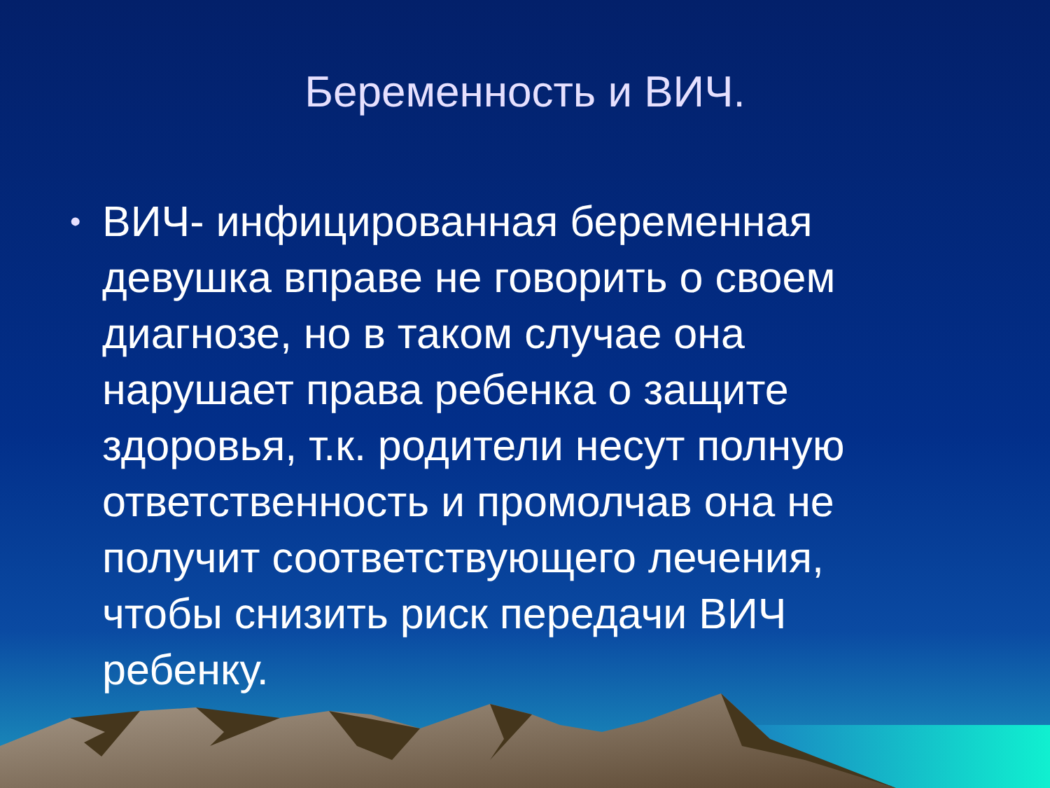Беременность и ВИЧ.
• ВИЧ- инфицированная беременная девушка вправе не говорить о своем диагнозе, но в таком случае она нарушает права ребенка о защите здоровья, т.к. родители несут полную ответственность и промолчав она не получит соответствующего лечения, чтобы снизить риск передачи ВИЧ ребенку.